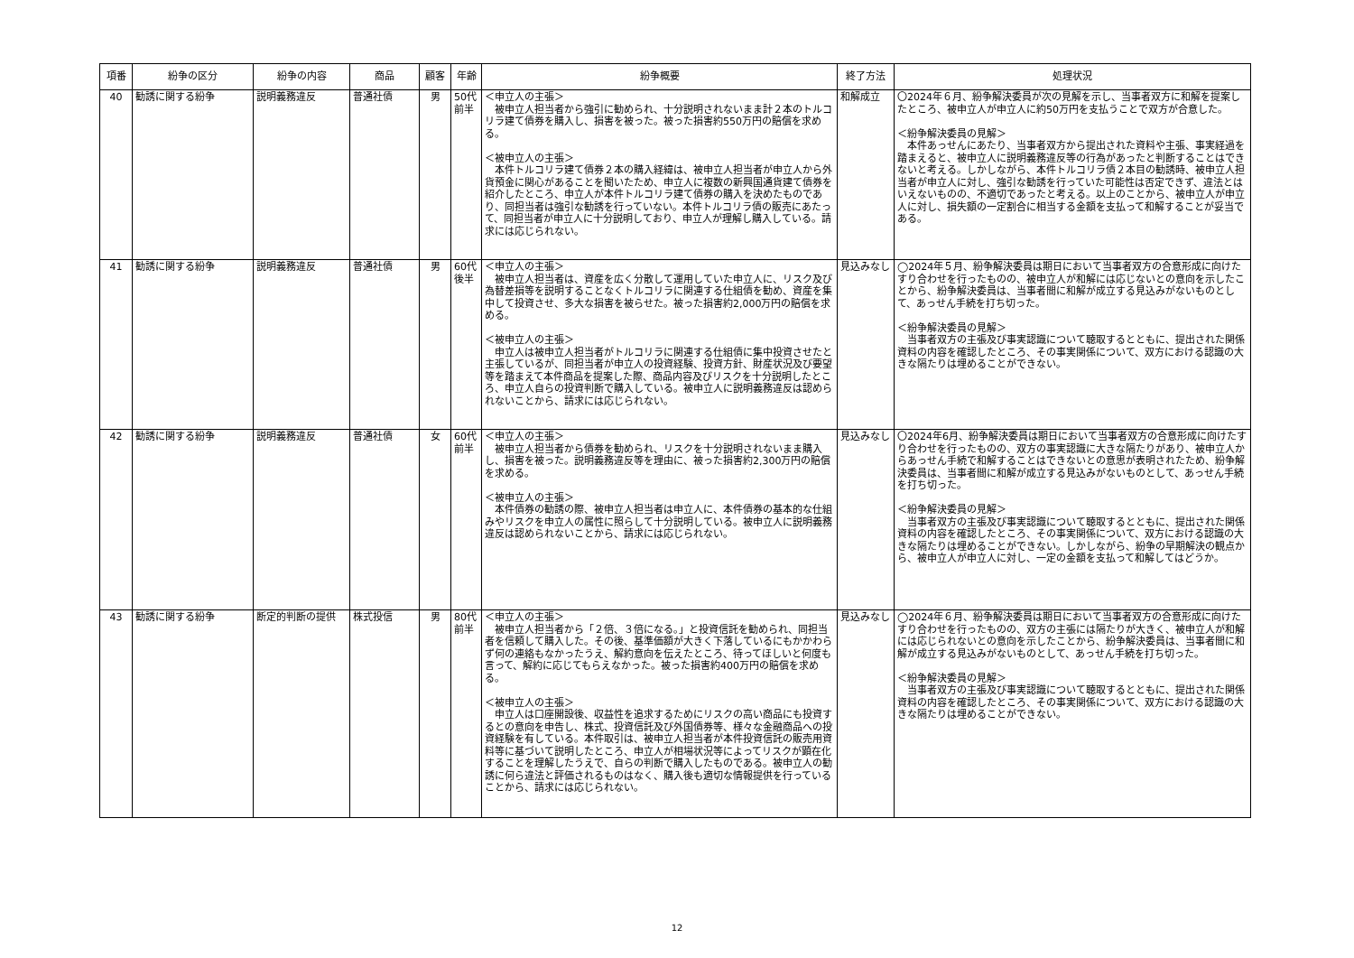| 項番 | 紛争の区分 | 紛争の内容 | 商品 | 顧客 | 年齢 | 紛争概要 | 終了方法 | 処理状況 |
| --- | --- | --- | --- | --- | --- | --- | --- | --- |
| 40 | 勧誘に関する紛争 | 説明義務違反 | 普通社債 | 男 | 50代 前半 | ＜申立人の主張＞ 被申立人担当者から強引に勧められ、十分説明されないまま計２本のトルコリラ建て債券を購入し、損害を被った。被った損害約550万円の賠償を求める。 ＜被申立人の主張＞ 本件トルコリラ建て債券２本の購入経緯は、被申立人担当者が申立人から外貨預金に関心があることを聞いたため、申立人に複数の新興国通貨建て債券を紹介したところ、申立人が本件トルコリラ建て債券の購入を決めたものであり、同担当者は強引な勧誘を行っていない。本件トルコリラ債の販売にあたって、同担当者が申立人に十分説明しており、申立人が理解し購入している。請求には応じられない。 | 和解成立 | 〇2024年６月、紛争解決委員が次の見解を示し、当事者双方に和解を提案したところ、被申立人が申立人に約50万円を支払うことで双方が合意した。 ＜紛争解決委員の見解＞ 本件あっせんにあたり、当事者双方から提出された資料や主張、事実経過を踏まえると、被申立人に説明義務違反等の行為があったと判断することはできないと考える。しかしながら、本件トルコリラ債２本目の勧誘時、被申立人担当者が申立人に対し、強引な勧誘を行っていた可能性は否定できず、違法とはいえないものの、不適切であったと考える。以上のことから、被申立人が申立人に対し、損失額の一定割合に相当する金額を支払って和解することが妥当である。 |
| 41 | 勧誘に関する紛争 | 説明義務違反 | 普通社債 | 男 | 60代 後半 | ＜申立人の主張＞ 被申立人担当者は、資産を広く分散して運用していた申立人に、リスク及び為替差損等を説明することなくトルコリラに関連する仕組債を勧め、資産を集中して投資させ、多大な損害を被らせた。被った損害約2,000万円の賠償を求める。 ＜被申立人の主張＞ 申立人は被申立人担当者がトルコリラに関連する仕組債に集中投資させたと主張しているが、同担当者が申立人の投資経験、投資方針、財産状況及び要望等を踏まえて本件商品を提案した際、商品内容及びリスクを十分説明したところ、申立人自らの投資判断で購入している。被申立人に説明義務違反は認められないことから、請求には応じられない。 | 見込みなし | ◯2024年５月、紛争解決委員は期日において当事者双方の合意形成に向けたすり合わせを行ったものの、被申立人が和解には応じないとの意向を示したことから、紛争解決委員は、当事者間に和解が成立する見込みがないものとして、あっせん手続を打ち切った。 ＜紛争解決委員の見解＞ 当事者双方の主張及び事実認識について聴取するとともに、提出された関係資料の内容を確認したところ、その事実関係について、双方における認識の大きな隔たりは埋めることができない。 |
| 42 | 勧誘に関する紛争 | 説明義務違反 | 普通社債 | 女 | 60代 前半 | ＜申立人の主張＞ 被申立人担当者から債券を勧められ、リスクを十分説明されないまま購入し、損害を被った。説明義務違反等を理由に、被った損害約2,300万円の賠償を求める。 ＜被申立人の主張＞ 本件債券の勧誘の際、被申立人担当者は申立人に、本件債券の基本的な仕組みやリスクを申立人の属性に照らして十分説明している。被申立人に説明義務違反は認められないことから、請求には応じられない。 | 見込みなし | 〇2024年6月、紛争解決委員は期日において当事者双方の合意形成に向けたすり合わせを行ったものの、双方の事実認識に大きな隔たりがあり、被申立人からあっせん手続で和解することはできないとの意思が表明されたため、紛争解決委員は、当事者間に和解が成立する見込みがないものとして、あっせん手続を打ち切った。 ＜紛争解決委員の見解＞ 当事者双方の主張及び事実認識について聴取するとともに、提出された関係資料の内容を確認したところ、その事実関係について、双方における認識の大きな隔たりは埋めることができない。しかしながら、紛争の早期解決の観点から、被申立人が申立人に対し、一定の金額を支払って和解してはどうか。 |
| 43 | 勧誘に関する紛争 | 断定的判断の提供 | 株式投信 | 男 | 80代 前半 | ＜申立人の主張＞ 被申立人担当者から「２倍、３倍になる。」と投資信託を勧められ、同担当者を信頼して購入した。その後、基準価額が大きく下落しているにもかかわらず何の連絡もなかったうえ、解約意向を伝えたところ、待ってほしいと何度も言って、解約に応じてもらえなかった。被った損害約400万円の賠償を求める。 ＜被申立人の主張＞ 申立人は口座開設後、収益性を追求するためにリスクの高い商品にも投資するとの意向を申告し、株式、投資信託及び外国債券等、様々な金融商品への投資経験を有している。本件取引は、被申立人担当者が本件投資信託の販売用資料等に基づいて説明したところ、申立人が相場状況等によってリスクが顕在化することを理解したうえで、自らの判断で購入したものである。被申立人の勧誘に何ら違法と評価されるものはなく、購入後も適切な情報提供を行っていることから、請求には応じられない。 | 見込みなし | ◯2024年６月、紛争解決委員は期日において当事者双方の合意形成に向けたすり合わせを行ったものの、双方の主張には隔たりが大きく、被申立人が和解には応じられないとの意向を示したことから、紛争解決委員は、当事者間に和解が成立する見込みがないものとして、あっせん手続を打ち切った。 ＜紛争解決委員の見解＞ 当事者双方の主張及び事実認識について聴取するとともに、提出された関係資料の内容を確認したところ、その事実関係について、双方における認識の大きな隔たりは埋めることができない。 |
12